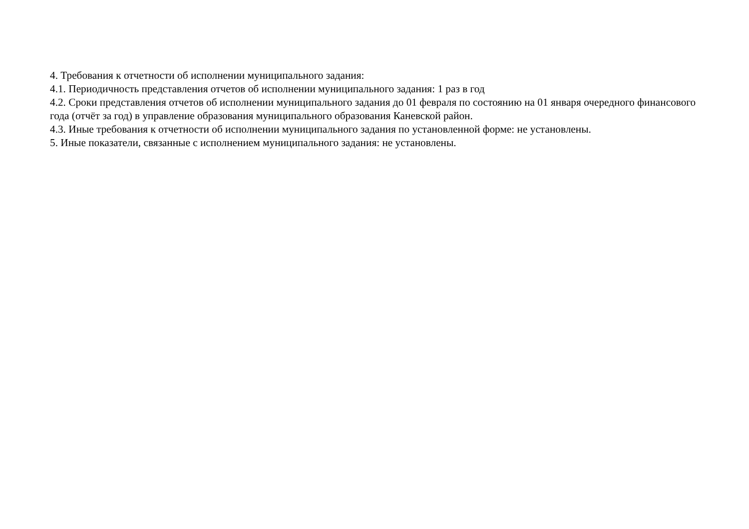4. Требования к отчетности об исполнении муниципального задания:
4.1. Периодичность представления отчетов об исполнении муниципального задания: 1 раз в год
4.2. Сроки представления отчетов об исполнении муниципального задания до 01 февраля по состоянию на 01 января очередного финансового года (отчёт за год) в управление образования муниципального образования Каневской район.
4.3. Иные требования к отчетности об исполнении муниципального задания по установленной форме: не установлены.
5. Иные показатели, связанные с исполнением муниципального задания: не установлены.